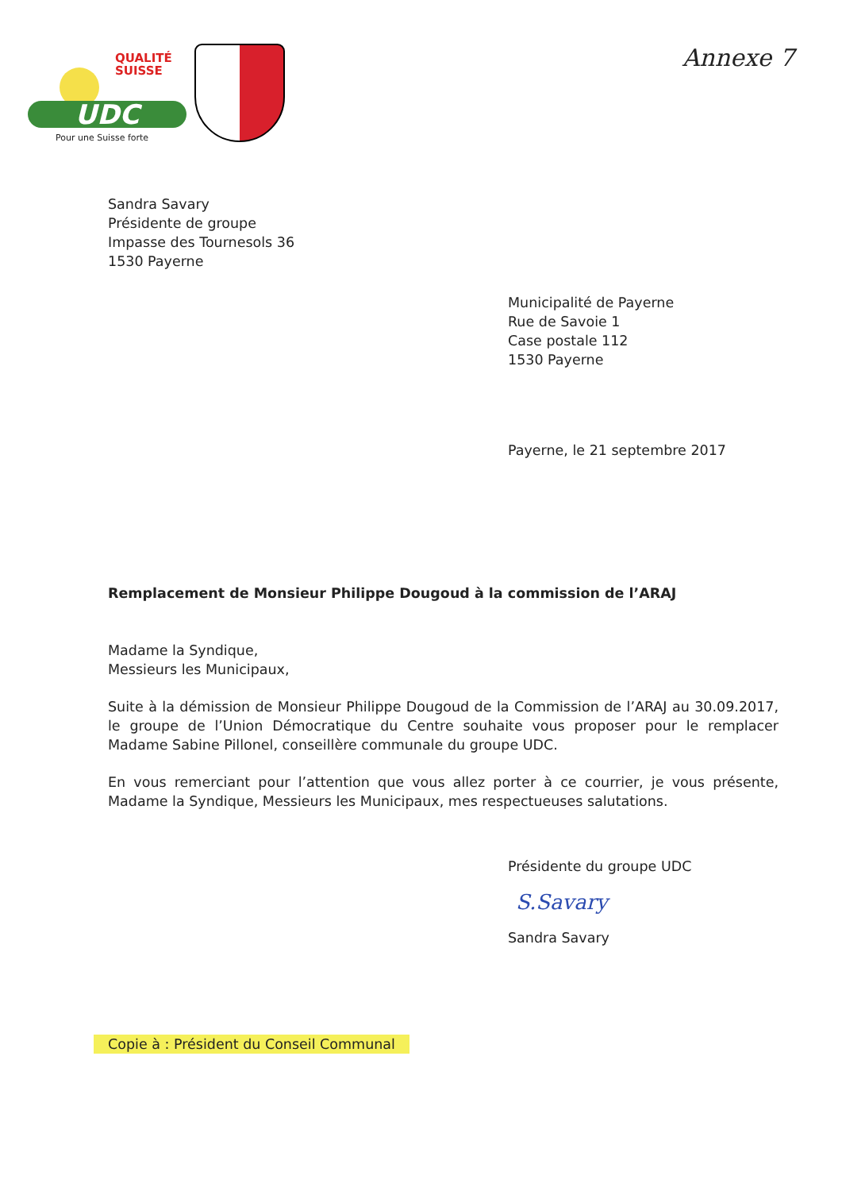QUALITÉ
SUISSE
UDC
Pour une Suisse forte
Annexe 7
Sandra Savary
Présidente de groupe
Impasse des Tournesols 36
1530 Payerne
Municipalité de Payerne
Rue de Savoie 1
Case postale 112
1530 Payerne
Payerne, le 21 septembre 2017
Remplacement de Monsieur Philippe Dougoud à la commission de l’ARAJ
Madame la Syndique,
Messieurs les Municipaux,
Suite à la démission de Monsieur Philippe Dougoud de la Commission de l’ARAJ au 30.09.2017, le groupe de l’Union Démocratique du Centre souhaite vous proposer pour le remplacer Madame Sabine Pillonel, conseillère communale du groupe UDC.
En vous remerciant pour l’attention que vous allez porter à ce courrier, je vous présente, Madame la Syndique, Messieurs les Municipaux, mes respectueuses salutations.
Présidente du groupe UDC
S.Savary
Sandra Savary
Copie à : Président du Conseil Communal